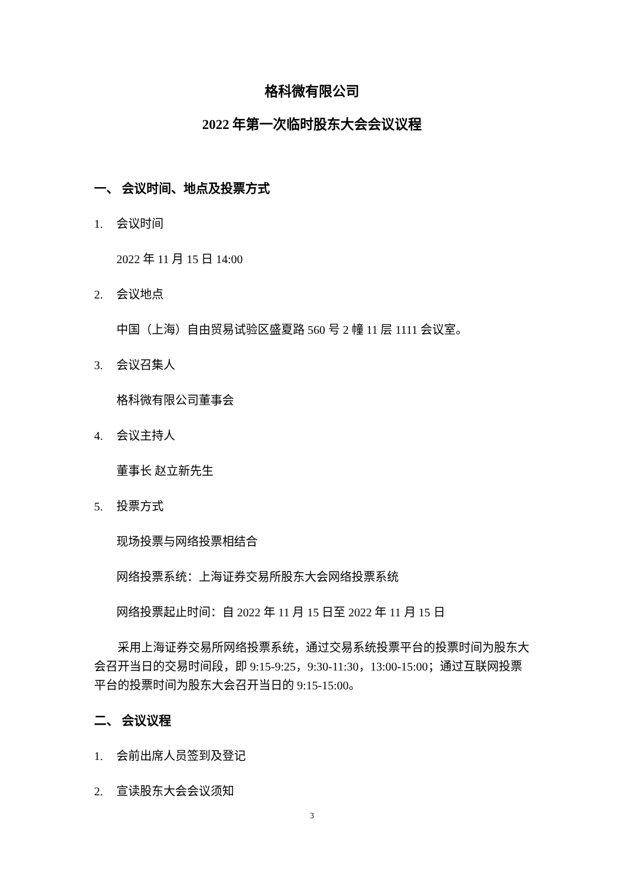格科微有限公司
2022 年第一次临时股东大会会议议程
一、 会议时间、地点及投票方式
1. 会议时间
2022 年 11 月 15 日 14:00
2. 会议地点
中国（上海）自由贸易试验区盛夏路 560 号 2 幢 11 层 1111 会议室。
3. 会议召集人
格科微有限公司董事会
4. 会议主持人
董事长 赵立新先生
5. 投票方式
现场投票与网络投票相结合
网络投票系统：上海证券交易所股东大会网络投票系统
网络投票起止时间：自 2022 年 11 月 15 日至 2022 年 11 月 15 日
采用上海证券交易所网络投票系统，通过交易系统投票平台的投票时间为股东大会召开当日的交易时间段，即 9:15-9:25，9:30-11:30，13:00-15:00；通过互联网投票平台的投票时间为股东大会召开当日的 9:15-15:00。
二、 会议议程
1. 会前出席人员签到及登记
2. 宣读股东大会会议须知
3